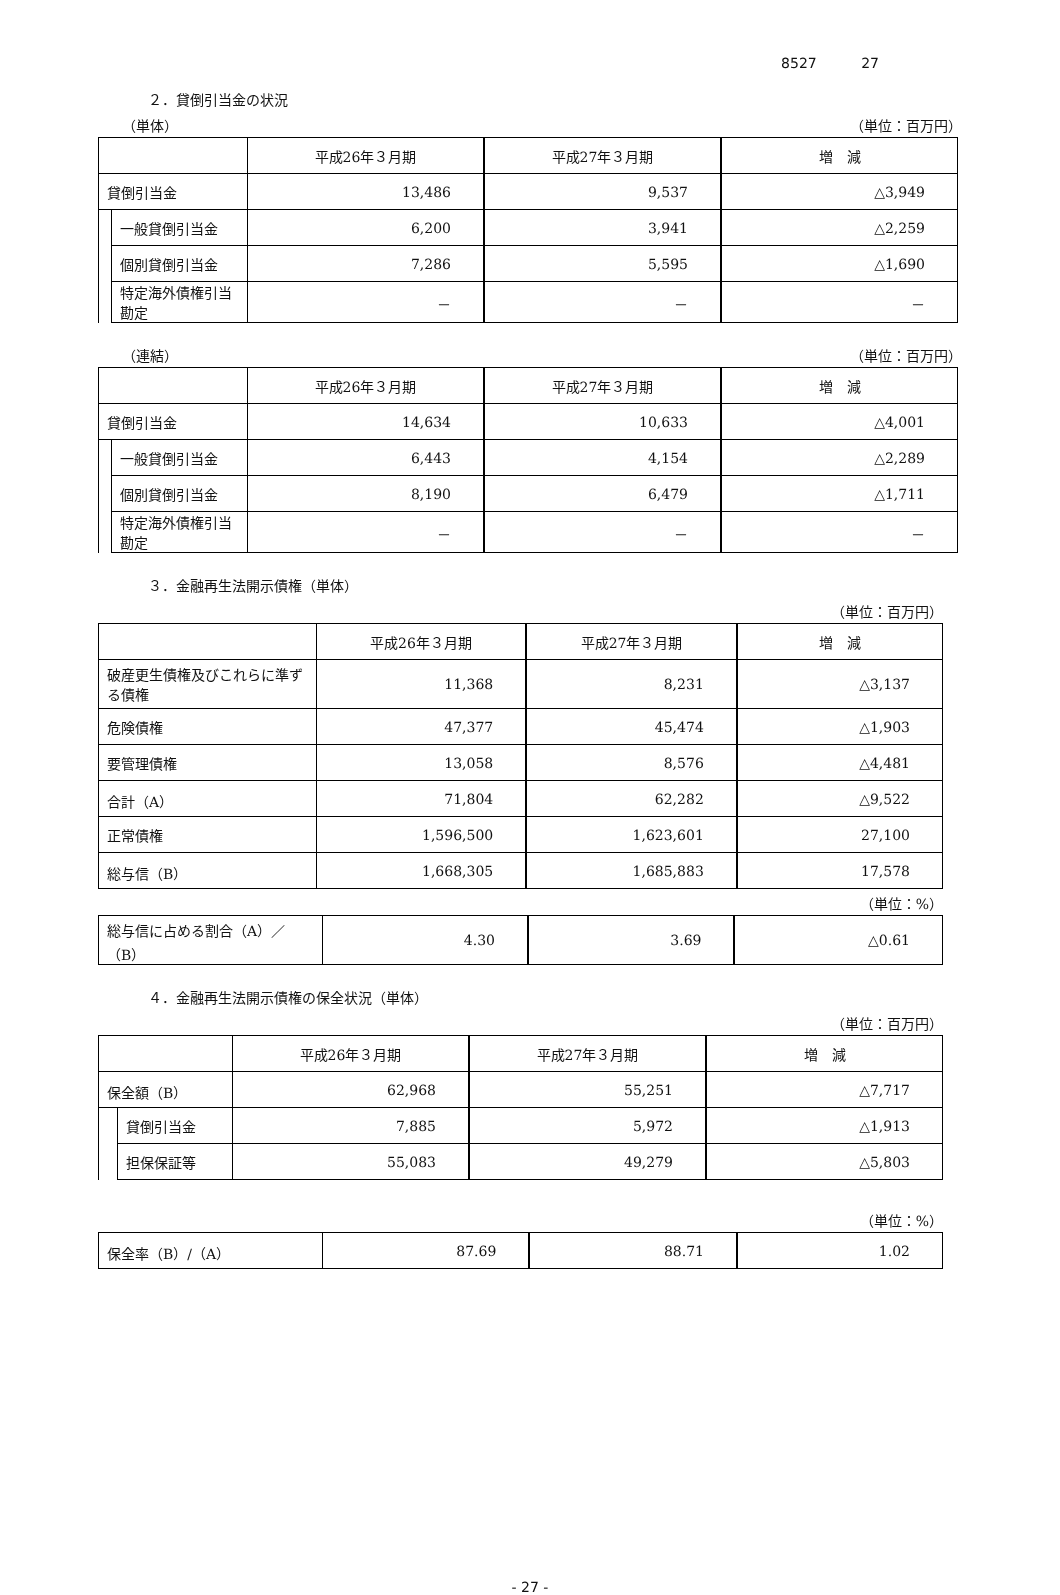8527 27
２．貸倒引当金の状況
（単体） （単位：百万円）
| | | 平成26年３月期 | 平成27年３月期 | 増 減 |
| 貸倒引当金 | | 13,486 | 9,537 | △3,949 |
| | 一般貸倒引当金 | 6,200 | 3,941 | △2,259 |
| | 個別貸倒引当金 | 7,286 | 5,595 | △1,690 |
| | 特定海外債権引当勘定 | － | － | － |
（連結） （単位：百万円）
| | | 平成26年３月期 | 平成27年３月期 | 増 減 |
| 貸倒引当金 | | 14,634 | 10,633 | △4,001 |
| | 一般貸倒引当金 | 6,443 | 4,154 | △2,289 |
| | 個別貸倒引当金 | 8,190 | 6,479 | △1,711 |
| | 特定海外債権引当勘定 | － | － | － |
３．金融再生法開示債権（単体）
（単位：百万円）
| | 平成26年３月期 | 平成27年３月期 | 増 減 |
| 破産更生債権及びこれらに準ずる債権 | 11,368 | 8,231 | △3,137 |
| 危険債権 | 47,377 | 45,474 | △1,903 |
| 要管理債権 | 13,058 | 8,576 | △4,481 |
| 合計（A） | 71,804 | 62,282 | △9,522 |
| 正常債権 | 1,596,500 | 1,623,601 | 27,100 |
| 総与信（B） | 1,668,305 | 1,685,883 | 17,578 |
（単位：%）
| 総与信に占める割合（A）／（B） | 4.30 | 3.69 | △0.61 |
４．金融再生法開示債権の保全状況（単体）
（単位：百万円）
| | | 平成26年３月期 | 平成27年３月期 | 増 減 |
| 保全額（B） | | 62,968 | 55,251 | △7,717 |
| | 貸倒引当金 | 7,885 | 5,972 | △1,913 |
| | 担保保証等 | 55,083 | 49,279 | △5,803 |
（単位：%）
| 保全率（B）/（A） | 87.69 | 88.71 | 1.02 |
- 27 -